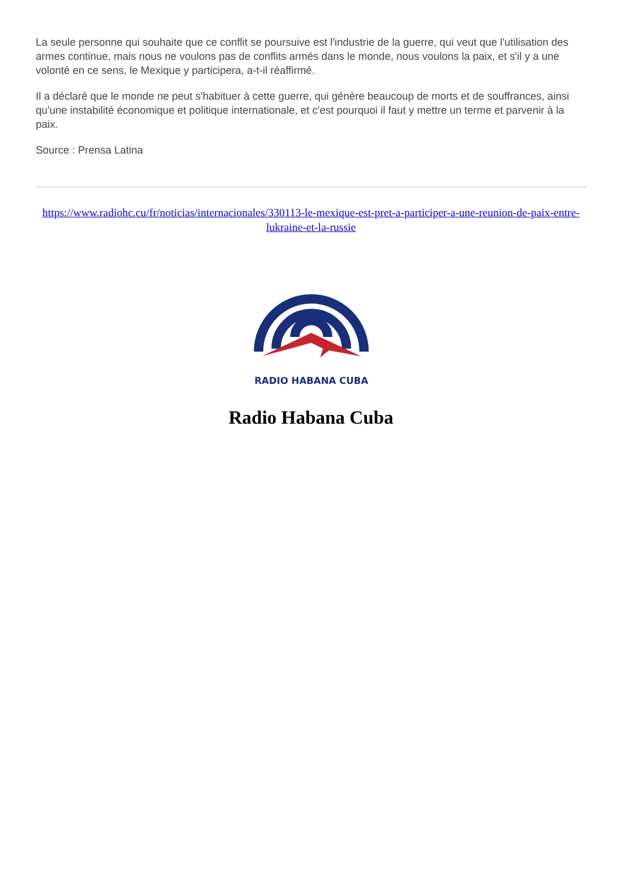La seule personne qui souhaite que ce conflit se poursuive est l'industrie de la guerre, qui veut que l'utilisation des armes continue, mais nous ne voulons pas de conflits armés dans le monde, nous voulons la paix, et s'il y a une volonté en ce sens, le Mexique y participera, a-t-il réaffirmé.
Il a déclaré que le monde ne peut s'habituer à cette guerre, qui génère beaucoup de morts et de souffrances, ainsi qu'une instabilité économique et politique internationale, et c'est pourquoi il faut y mettre un terme et parvenir à la paix.
Source : Prensa Latina
https://www.radiohc.cu/fr/noticias/internacionales/330113-le-mexique-est-pret-a-participer-a-une-reunion-de-paix-entre-lukraine-et-la-russie
RADIO HABANA CUBA
Radio Habana Cuba